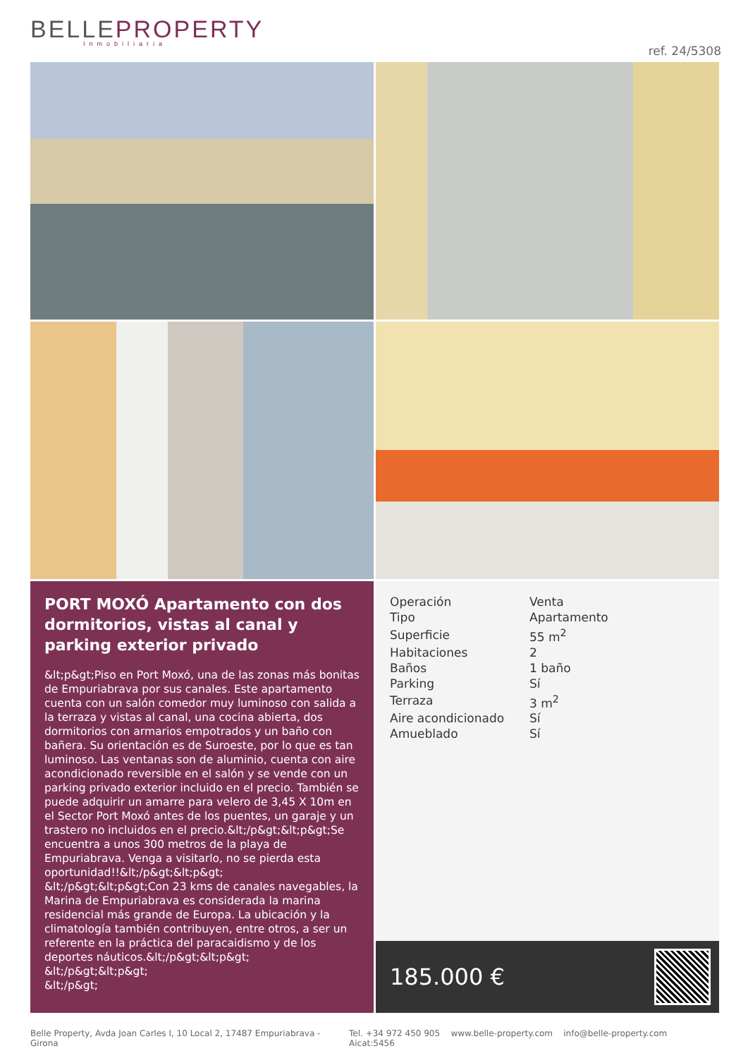BELLEPROPERTY
Inmobiliaria
ref. 24/5308
PORT MOXÓ Apartamento con dos dormitorios, vistas al canal y parking exterior privado
&lt;p&gt;Piso en Port Moxó, una de las zonas más bonitas de Empuriabrava por sus canales. Este apartamento cuenta con un salón comedor muy luminoso con salida a la terraza y vistas al canal, una cocina abierta, dos dormitorios con armarios empotrados y un baño con bañera. Su orientación es de Suroeste, por lo que es tan luminoso. Las ventanas son de aluminio, cuenta con aire acondicionado reversible en el salón y se vende con un parking privado exterior incluido en el precio. También se puede adquirir un amarre para velero de 3,45 X 10m en el Sector Port Moxó antes de los puentes, un garaje y un trastero no incluidos en el precio.&lt;/p&gt;&lt;p&gt;Se encuentra a unos 300 metros de la playa de Empuriabrava. Venga a visitarlo, no se pierda esta oportunidad!!&lt;/p&gt;&lt;p&gt;
&lt;/p&gt;&lt;p&gt;Con 23 kms de canales navegables, la Marina de Empuriabrava es considerada la marina residencial más grande de Europa. La ubicación y la climatología también contribuyen, entre otros, a ser un referente en la práctica del paracaidismo y de los deportes náuticos.&lt;/p&gt;&lt;p&gt;
&lt;/p&gt;&lt;p&gt;
&lt;/p&gt;
| Operación | Venta |
| Tipo | Apartamento |
| Superficie | 55 m<sup>2</sup> |
| Habitaciones | 2 |
| Baños | 1 baño |
| Parking | Sí |
| Terraza | 3 m<sup>2</sup> |
| Aire acondicionado | Sí |
| Amueblado | Sí |
185.000 €
Belle Property, Avda Joan Carles I, 10 Local 2, 17487 Empuriabrava - Girona Tel. +34 972 450 905 www.belle-property.com info@belle-property.com Aicat:5456